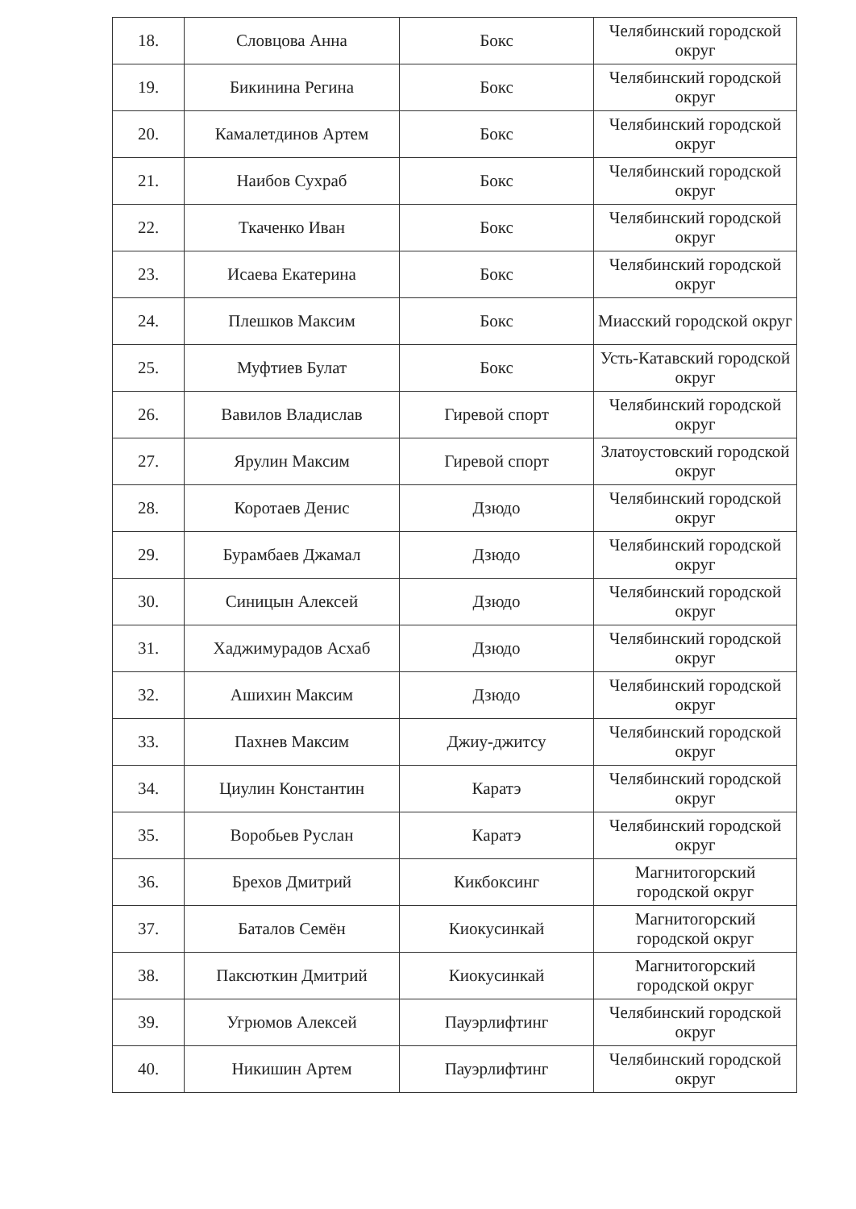| 18. | Словцова Анна | Бокс | Челябинский городской округ |
| 19. | Бикинина Регина | Бокс | Челябинский городской округ |
| 20. | Камалетдинов Артем | Бокс | Челябинский городской округ |
| 21. | Наибов Сухраб | Бокс | Челябинский городской округ |
| 22. | Ткаченко Иван | Бокс | Челябинский городской округ |
| 23. | Исаева Екатерина | Бокс | Челябинский городской округ |
| 24. | Плешков Максим | Бокс | Миасский городской округ |
| 25. | Муфтиев Булат | Бокс | Усть-Катавский городской округ |
| 26. | Вавилов Владислав | Гиревой спорт | Челябинский городской округ |
| 27. | Ярулин Максим | Гиревой спорт | Златоустовский городской округ |
| 28. | Коротаев Денис | Дзюдо | Челябинский городской округ |
| 29. | Бурамбаев Джамал | Дзюдо | Челябинский городской округ |
| 30. | Синицын Алексей | Дзюдо | Челябинский городской округ |
| 31. | Хаджимурадов Асхаб | Дзюдо | Челябинский городской округ |
| 32. | Ашихин Максим | Дзюдо | Челябинский городской округ |
| 33. | Пахнев Максим | Джиу-джитсу | Челябинский городской округ |
| 34. | Циулин Константин | Каратэ | Челябинский городской округ |
| 35. | Воробьев Руслан | Каратэ | Челябинский городской округ |
| 36. | Брехов Дмитрий | Кикбоксинг | Магнитогорский городской округ |
| 37. | Баталов Семён | Киокусинкай | Магнитогорский городской округ |
| 38. | Паксюткин Дмитрий | Киокусинкай | Магнитогорский городской округ |
| 39. | Угрюмов Алексей | Пауэрлифтинг | Челябинский городской округ |
| 40. | Никишин Артем | Пауэрлифтинг | Челябинский городской округ |